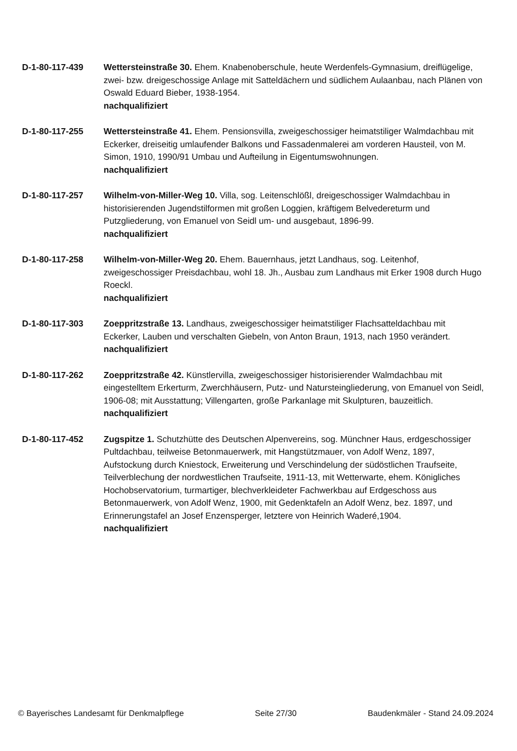D-1-80-117-439 Wettersteinstraße 30. Ehem. Knabenoberschule, heute Werdenfels-Gymnasium, dreiflügelige, zwei- bzw. dreigeschossige Anlage mit Satteldächern und südlichem Aulaanbau, nach Plänen von Oswald Eduard Bieber, 1938-1954.
nachqualifiziert
D-1-80-117-255 Wettersteinstraße 41. Ehem. Pensionsvilla, zweigeschossiger heimatstiliger Walmdachbau mit Eckerker, dreiseitig umlaufender Balkons und Fassadenmalerei am vorderen Hausteil, von M. Simon, 1910, 1990/91 Umbau und Aufteilung in Eigentumswohnungen.
nachqualifiziert
D-1-80-117-257 Wilhelm-von-Miller-Weg 10. Villa, sog. Leitenschlößl, dreigeschossiger Walmdachbau in historisierenden Jugendstilformen mit großen Loggien, kräftigem Belvedereturm und Putzgliederung, von Emanuel von Seidl um- und ausgebaut, 1896-99.
nachqualifiziert
D-1-80-117-258 Wilhelm-von-Miller-Weg 20. Ehem. Bauernhaus, jetzt Landhaus, sog. Leitenhof, zweigeschossiger Preisdachbau, wohl 18. Jh., Ausbau zum Landhaus mit Erker 1908 durch Hugo Roeckl.
nachqualifiziert
D-1-80-117-303 Zoeppritzstraße 13. Landhaus, zweigeschossiger heimatstiliger Flachsatteldachbau mit Eckerker, Lauben und verschalten Giebeln, von Anton Braun, 1913, nach 1950 verändert.
nachqualifiziert
D-1-80-117-262 Zoeppritzstraße 42. Künstlervilla, zweigeschossiger historisierender Walmdachbau mit eingestelltem Erkerturm, Zwerchhäusern, Putz- und Natursteingliederung, von Emanuel von Seidl, 1906-08; mit Ausstattung; Villengarten, große Parkanlage mit Skulpturen, bauzeitlich.
nachqualifiziert
D-1-80-117-452 Zugspitze 1. Schutzhütte des Deutschen Alpenvereins, sog. Münchner Haus, erdgeschossiger Pultdachbau, teilweise Betonmauerwerk, mit Hangstützmauer, von Adolf Wenz, 1897, Aufstockung durch Kniestock, Erweiterung und Verschindelung der südöstlichen Traufseite, Teilverblechung der nordwestlichen Traufseite, 1911-13, mit Wetterwarte, ehem. Königliches Hochobservatorium, turmartiger, blechverkleideter Fachwerkbau auf Erdgeschoss aus Betonmauerwerk, von Adolf Wenz, 1900, mit Gedenktafeln an Adolf Wenz, bez. 1897, und Erinnerungstafel an Josef Enzensperger, letztere von Heinrich Waderé,1904.
nachqualifiziert
© Bayerisches Landesamt für Denkmalpflege Seite 27/30 Baudenkmäler - Stand 24.09.2024